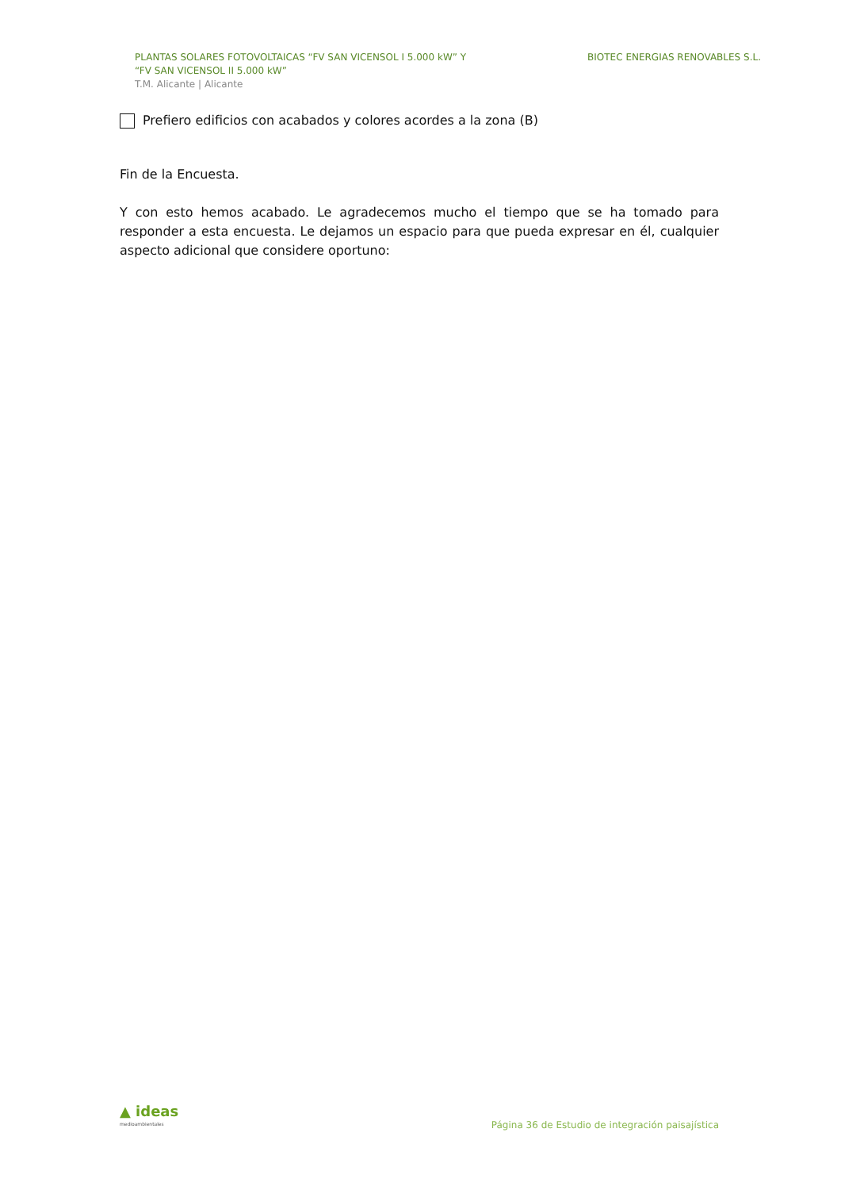PLANTAS SOLARES FOTOVOLTAICAS “FV SAN VICENSOL I 5.000 kW” Y
“FV SAN VICENSOL II 5.000 kW”
T.M. Alicante | Alicante
BIOTEC ENERGIAS RENOVABLES S.L.
Prefiero edificios con acabados y colores acordes a la zona (B)
Fin de la Encuesta.
Y con esto hemos acabado. Le agradecemos mucho el tiempo que se ha tomado para responder a esta encuesta. Le dejamos un espacio para que pueda expresar en él, cualquier aspecto adicional que considere oportuno:
▲ ideas
medioambientales
Página 36 de Estudio de integración paisajística